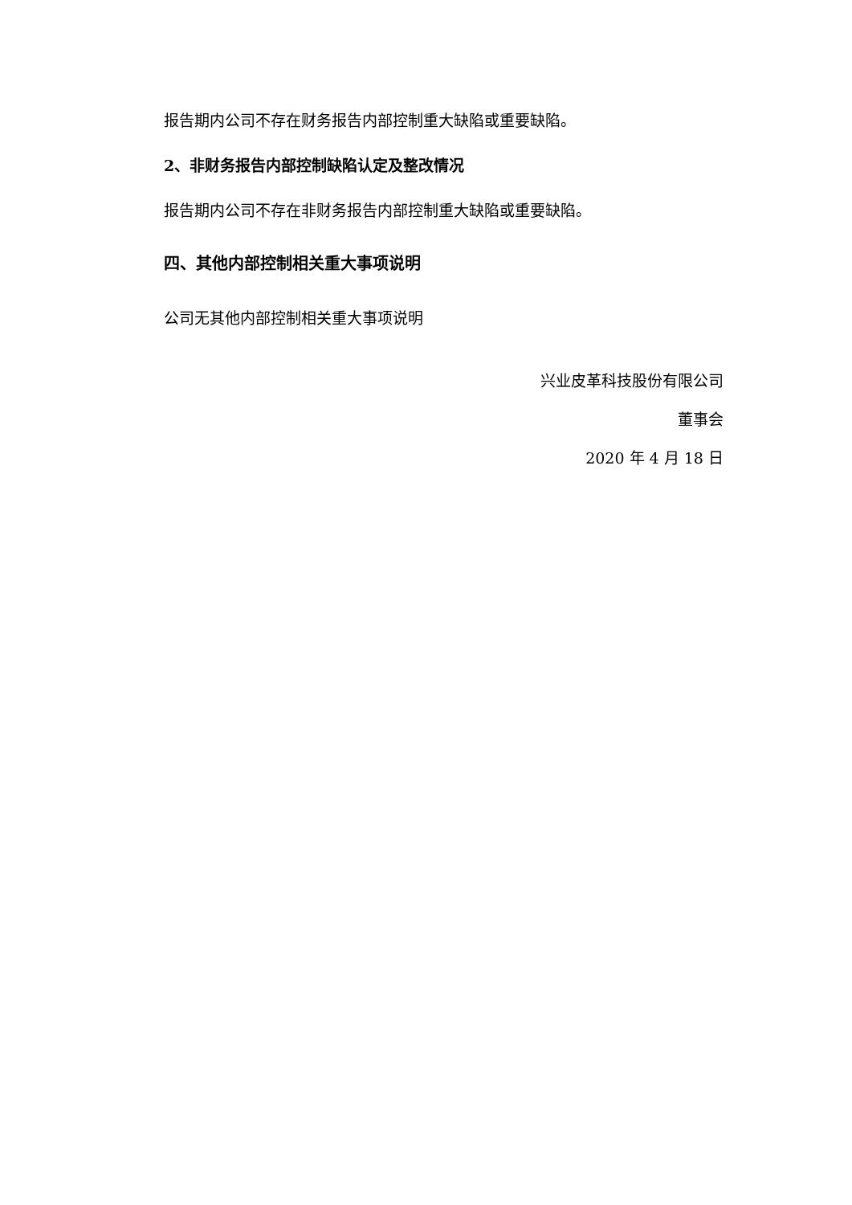报告期内公司不存在财务报告内部控制重大缺陷或重要缺陷。
2、非财务报告内部控制缺陷认定及整改情况
报告期内公司不存在非财务报告内部控制重大缺陷或重要缺陷。
四、其他内部控制相关重大事项说明
公司无其他内部控制相关重大事项说明
兴业皮革科技股份有限公司
董事会
2020 年 4 月 18 日